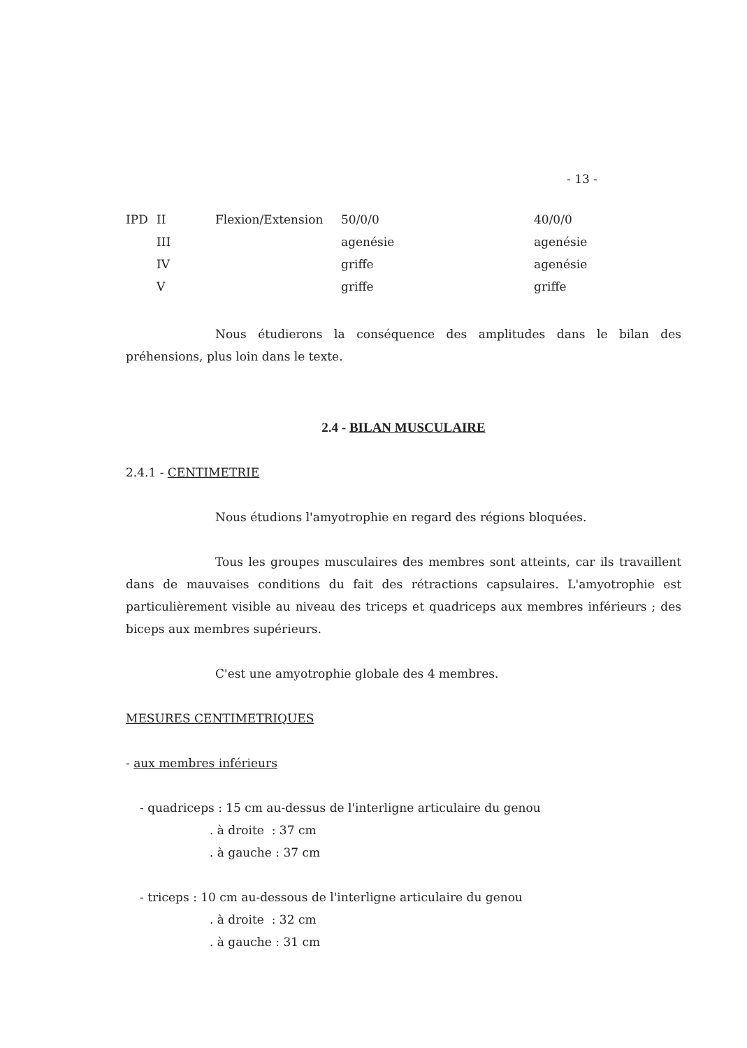- 13 -
| IPD | II | Flexion/Extension | 50/0/0 | 40/0/0 |
| | III | | agenésie | agenésie |
| | IV | | griffe | agenésie |
| | V | | griffe | griffe |
Nous étudierons la conséquence des amplitudes dans le bilan des préhensions, plus loin dans le texte.
2.4 - BILAN MUSCULAIRE
2.4.1 - CENTIMETRIE
Nous étudions l'amyotrophie en regard des régions bloquées.
Tous les groupes musculaires des membres sont atteints, car ils travaillent dans de mauvaises conditions du fait des rétractions capsulaires. L'amyotrophie est particulièrement visible au niveau des triceps et quadriceps aux membres inférieurs ; des biceps aux membres supérieurs.
C'est une amyotrophie globale des 4 membres.
MESURES CENTIMETRIQUES
- aux membres inférieurs
- quadriceps : 15 cm au-dessus de l'interligne articulaire du genou
. à droite : 37 cm
. à gauche : 37 cm
- triceps : 10 cm au-dessous de l'interligne articulaire du genou
. à droite : 32 cm
. à gauche : 31 cm